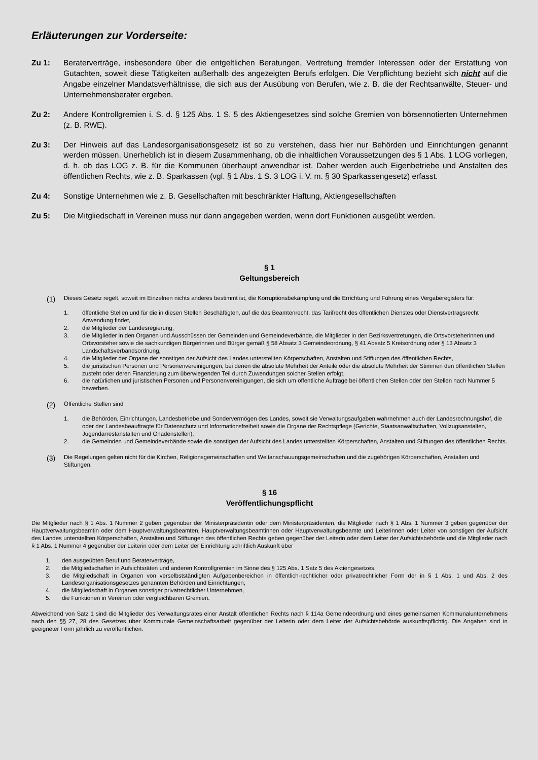Erläuterungen zur Vorderseite:
Zu 1: Beraterverträge, insbesondere über die entgeltlichen Beratungen, Vertretung fremder Interessen oder der Erstattung von Gutachten, soweit diese Tätigkeiten außerhalb des angezeigten Berufs erfolgen. Die Verpflichtung bezieht sich nicht auf die Angabe einzelner Mandatsverhältnisse, die sich aus der Ausübung von Berufen, wie z. B. die der Rechtsanwälte, Steuer- und Unternehmensberater ergeben.
Zu 2: Andere Kontrollgremien i. S. d. § 125 Abs. 1 S. 5 des Aktiengesetzes sind solche Gremien von börsennotierten Unternehmen (z. B. RWE).
Zu 3: Der Hinweis auf das Landesorganisationsgesetz ist so zu verstehen, dass hier nur Behörden und Einrichtungen genannt werden müssen. Unerheblich ist in diesem Zusammenhang, ob die inhaltlichen Voraussetzungen des § 1 Abs. 1 LOG vorliegen, d. h. ob das LOG z. B. für die Kommunen überhaupt anwendbar ist. Daher werden auch Eigenbetriebe und Anstalten des öffentlichen Rechts, wie z. B. Sparkassen (vgl. § 1 Abs. 1 S. 3 LOG i. V. m. § 30 Sparkassengesetz) erfasst.
Zu 4: Sonstige Unternehmen wie z. B. Gesellschaften mit beschränkter Haftung, Aktiengesellschaften
Zu 5: Die Mitgliedschaft in Vereinen muss nur dann angegeben werden, wenn dort Funktionen ausgeübt werden.
§ 1
Geltungsbereich
(1)
Dieses Gesetz regelt, soweit im Einzelnen nichts anderes bestimmt ist, die Korruptionsbekämpfung und die Errichtung und Führung eines Vergaberegisters für:
1. öffentliche Stellen und für die in diesen Stellen Beschäftigten, auf die das Beamtenrecht, das Tarifrecht des öffentlichen Dienstes oder Dienstvertragsrecht Anwendung findet,
2. die Mitglieder der Landesregierung,
3. die Mitglieder in den Organen und Ausschüssen der Gemeinden und Gemeindeverbände, die Mitglieder in den Bezirksvertretungen, die Ortsvorsteherinnen und Ortsvorsteher sowie die sachkundigen Bürgerinnen und Bürger gemäß § 58 Absatz 3 Gemeindeordnung, § 41 Absatz 5 Kreisordnung oder § 13 Absatz 3 Landschaftsverbandsordnung,
4. die Mitglieder der Organe der sonstigen der Aufsicht des Landes unterstellten Körperschaften, Anstalten und Stiftungen des öffentlichen Rechts,
5. die juristischen Personen und Personenvereinigungen, bei denen die absolute Mehrheit der Anteile oder die absolute Mehrheit der Stimmen den öffentlichen Stellen zusteht oder deren Finanzierung zum überwiegenden Teil durch Zuwendungen solcher Stellen erfolgt,
6. die natürlichen und juristischen Personen und Personenvereinigungen, die sich um öffentliche Aufträge bei öffentlichen Stellen oder den Stellen nach Nummer 5 bewerben.
(2)
Öffentliche Stellen sind
1. die Behörden, Einrichtungen, Landesbetriebe und Sondervermögen des Landes, soweit sie Verwaltungsaufgaben wahrnehmen auch der Landesrechnungshof, die oder der Landesbeauftragte für Datenschutz und Informationsfreiheit sowie die Organe der Rechtspflege (Gerichte, Staatsanwaltschaften, Vollzugsanstalten, Jugendarrestanstalten und Gnadenstellen),
2. die Gemeinden und Gemeindeverbände sowie die sonstigen der Aufsicht des Landes unterstellten Körperschaften, Anstalten und Stiftungen des öffentlichen Rechts.
(3)
Die Regelungen gelten nicht für die Kirchen, Religionsgemeinschaften und Weltanschauungsgemeinschaften und die zugehörigen Körperschaften, Anstalten und Stiftungen.
§ 16
Veröffentlichungspflicht
Die Mitglieder nach § 1 Abs. 1 Nummer 2 geben gegenüber der Ministerpräsidentin oder dem Ministerpräsidenten, die Mitglieder nach § 1 Abs. 1 Nummer 3 geben gegenüber der Hauptverwaltungsbeamtin oder dem Hauptverwaltungsbeamten, Hauptverwaltungsbeamtinnen oder Hauptverwaltungsbeamte und Leiterinnen oder Leiter von sonstigen der Aufsicht des Landes unterstellten Körperschaften, Anstalten und Stiftungen des öffentlichen Rechts geben gegenüber der Leiterin oder dem Leiter der Aufsichtsbehörde und die Mitglieder nach § 1 Abs. 1 Nummer 4 gegenüber der Leiterin oder dem Leiter der Einrichtung schriftlich Auskunft über
1. den ausgeübten Beruf und Beraterverträge,
2. die Mitgliedschaften in Aufsichtsräten und anderen Kontrollgremien im Sinne des § 125 Abs. 1 Satz 5 des Aktiengesetzes,
3. die Mitgliedschaft in Organen von verselbstständigten Aufgabenbereichen in öffentlich-rechtlicher oder privatrechtlicher Form der in § 1 Abs. 1 und Abs. 2 des Landesorganisationsgesetzes genannten Behörden und Einrichtungen,
4. die Mitgliedschaft in Organen sonstiger privatrechtlicher Unternehmen,
5. die Funktionen in Vereinen oder vergleichbaren Gremien.
Abweichend von Satz 1 sind die Mitglieder des Verwaltungsrates einer Anstalt öffentlichen Rechts nach § 114a Gemeindeordnung und eines gemeinsamen Kommunalunternehmens nach den §§ 27, 28 des Gesetzes über Kommunale Gemeinschaftsarbeit gegenüber der Leiterin oder dem Leiter der Aufsichtsbehörde auskunftspflichtig. Die Angaben sind in geeigneter Form jährlich zu veröffentlichen.